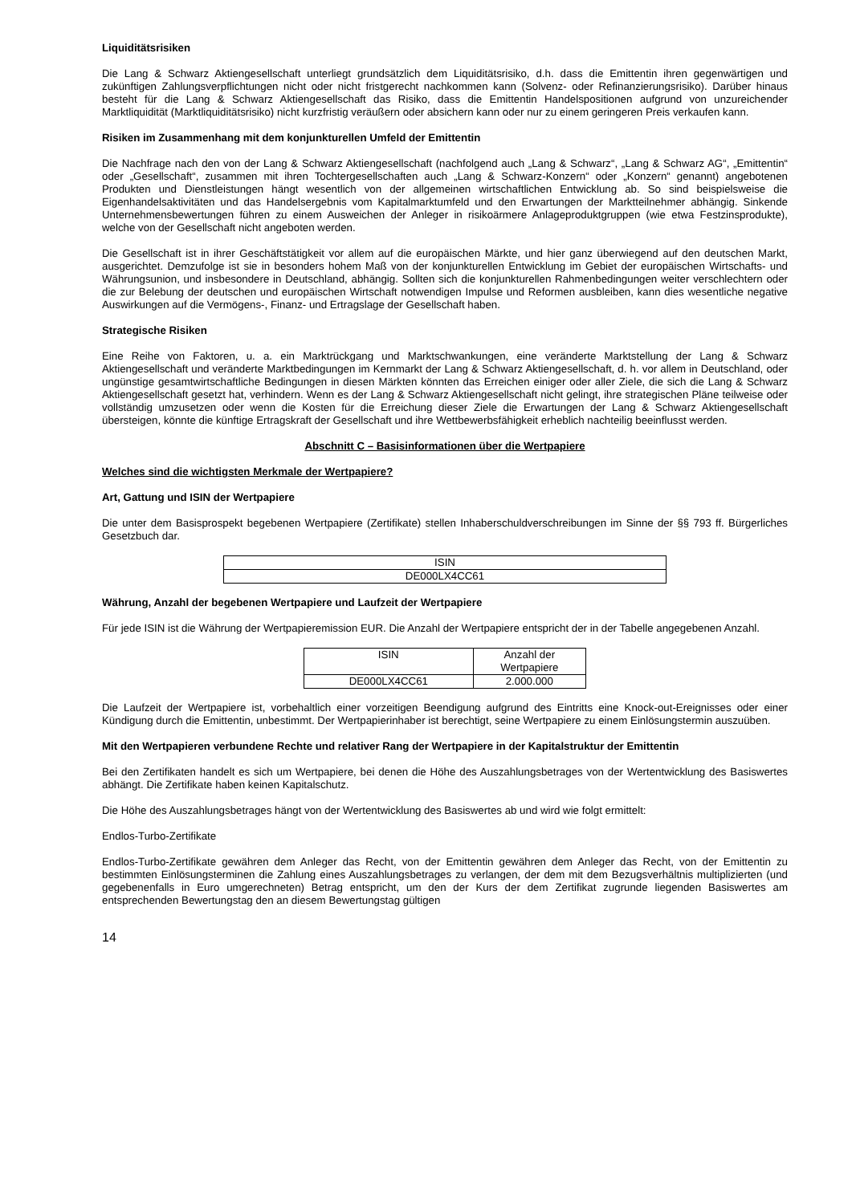Liquiditätsrisiken
Die Lang & Schwarz Aktiengesellschaft unterliegt grundsätzlich dem Liquiditätsrisiko, d.h. dass die Emittentin ihren gegenwärtigen und zukünftigen Zahlungsverpflichtungen nicht oder nicht fristgerecht nachkommen kann (Solvenz- oder Refinanzierungsrisiko). Darüber hinaus besteht für die Lang & Schwarz Aktiengesellschaft das Risiko, dass die Emittentin Handelspositionen aufgrund von unzureichender Marktliquidität (Marktliquiditätsrisiko) nicht kurzfristig veräußern oder absichern kann oder nur zu einem geringeren Preis verkaufen kann.
Risiken im Zusammenhang mit dem konjunkturellen Umfeld der Emittentin
Die Nachfrage nach den von der Lang & Schwarz Aktiengesellschaft (nachfolgend auch „Lang & Schwarz“, „Lang & Schwarz AG“, „Emittentin“ oder „Gesellschaft“, zusammen mit ihren Tochtergesellschaften auch „Lang & Schwarz-Konzern“ oder „Konzern“ genannt) angebotenen Produkten und Dienstleistungen hängt wesentlich von der allgemeinen wirtschaftlichen Entwicklung ab. So sind beispielsweise die Eigenhandelsaktivitäten und das Handelsergebnis vom Kapitalmarktumfeld und den Erwartungen der Marktteilnehmer abhängig. Sinkende Unternehmensbewertungen führen zu einem Ausweichen der Anleger in risikoärmere Anlageproduktgruppen (wie etwa Festzinsprodukte), welche von der Gesellschaft nicht angeboten werden.
Die Gesellschaft ist in ihrer Geschäftstätigkeit vor allem auf die europäischen Märkte, und hier ganz überwiegend auf den deutschen Markt, ausgerichtet. Demzufolge ist sie in besonders hohem Maß von der konjunkturellen Entwicklung im Gebiet der europäischen Wirtschafts- und Währungsunion, und insbesondere in Deutschland, abhängig. Sollten sich die konjunkturellen Rahmenbedingungen weiter verschlechtern oder die zur Belebung der deutschen und europäischen Wirtschaft notwendigen Impulse und Reformen ausbleiben, kann dies wesentliche negative Auswirkungen auf die Vermögens-, Finanz- und Ertragslage der Gesellschaft haben.
Strategische Risiken
Eine Reihe von Faktoren, u. a. ein Marktrückgang und Marktschwankungen, eine veränderte Marktstellung der Lang & Schwarz Aktiengesellschaft und veränderte Marktbedingungen im Kernmarkt der Lang & Schwarz Aktiengesellschaft, d. h. vor allem in Deutschland, oder ungünstige gesamtwirtschaftliche Bedingungen in diesen Märkten könnten das Erreichen einiger oder aller Ziele, die sich die Lang & Schwarz Aktiengesellschaft gesetzt hat, verhindern. Wenn es der Lang & Schwarz Aktiengesellschaft nicht gelingt, ihre strategischen Pläne teilweise oder vollständig umzusetzen oder wenn die Kosten für die Erreichung dieser Ziele die Erwartungen der Lang & Schwarz Aktiengesellschaft übersteigen, könnte die künftige Ertragskraft der Gesellschaft und ihre Wettbewerbsfähigkeit erheblich nachteilig beeinflusst werden.
Abschnitt C – Basisinformationen über die Wertpapiere
Welches sind die wichtigsten Merkmale der Wertpapiere?
Art, Gattung und ISIN der Wertpapiere
Die unter dem Basisprospekt begebenen Wertpapiere (Zertifikate) stellen Inhaberschuldverschreibungen im Sinne der §§ 793 ff. Bürgerliches Gesetzbuch dar.
| ISIN |
| DE000LX4CC61 |
Währung, Anzahl der begebenen Wertpapiere und Laufzeit der Wertpapiere
Für jede ISIN ist die Währung der Wertpapieremission EUR. Die Anzahl der Wertpapiere entspricht der in der Tabelle angegebenen Anzahl.
| ISIN | Anzahl der Wertpapiere |
| DE000LX4CC61 | 2.000.000 |
Die Laufzeit der Wertpapiere ist, vorbehaltlich einer vorzeitigen Beendigung aufgrund des Eintritts eine Knock-out-Ereignisses oder einer Kündigung durch die Emittentin, unbestimmt. Der Wertpapierinhaber ist berechtigt, seine Wertpapiere zu einem Einlösungstermin auszuüben.
Mit den Wertpapieren verbundene Rechte und relativer Rang der Wertpapiere in der Kapitalstruktur der Emittentin
Bei den Zertifikaten handelt es sich um Wertpapiere, bei denen die Höhe des Auszahlungsbetrages von der Wertentwicklung des Basiswertes abhängt. Die Zertifikate haben keinen Kapitalschutz.
Die Höhe des Auszahlungsbetrages hängt von der Wertentwicklung des Basiswertes ab und wird wie folgt ermittelt:
Endlos-Turbo-Zertifikate
Endlos-Turbo-Zertifikate gewähren dem Anleger das Recht, von der Emittentin gewähren dem Anleger das Recht, von der Emittentin zu bestimmten Einlösungsterminen die Zahlung eines Auszahlungsbetrages zu verlangen, der dem mit dem Bezugsverhältnis multiplizierten (und gegebenenfalls in Euro umgerechneten) Betrag entspricht, um den der Kurs der dem Zertifikat zugrunde liegenden Basiswertes am entsprechenden Bewertungstag den an diesem Bewertungstag gültigen
14